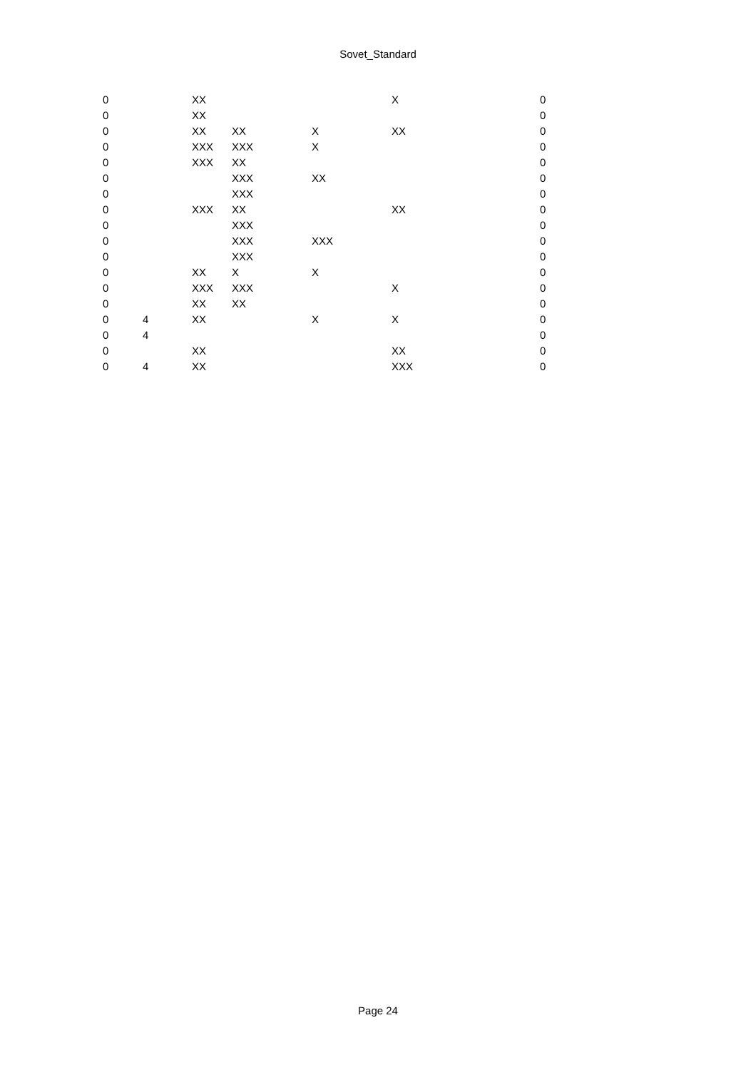Sovet_Standard
| 0 | | XX | | | X | 0 |
| 0 | | XX | | | | 0 |
| 0 | | XX | XX | X | XX | 0 |
| 0 | | XXX | XXX | X | | 0 |
| 0 | | XXX | XX | | | 0 |
| 0 | | | XXX | XX | | 0 |
| 0 | | | XXX | | | 0 |
| 0 | | XXX | XX | | XX | 0 |
| 0 | | | XXX | | | 0 |
| 0 | | | XXX | XXX | | 0 |
| 0 | | | XXX | | | 0 |
| 0 | | XX | X | X | | 0 |
| 0 | | XXX | XXX | | X | 0 |
| 0 | | XX | XX | | | 0 |
| 0 | 4 | XX | | X | X | 0 |
| 0 | 4 | | | | | 0 |
| 0 | | XX | | | XX | 0 |
| 0 | 4 | XX | | | XXX | 0 |
Page 24